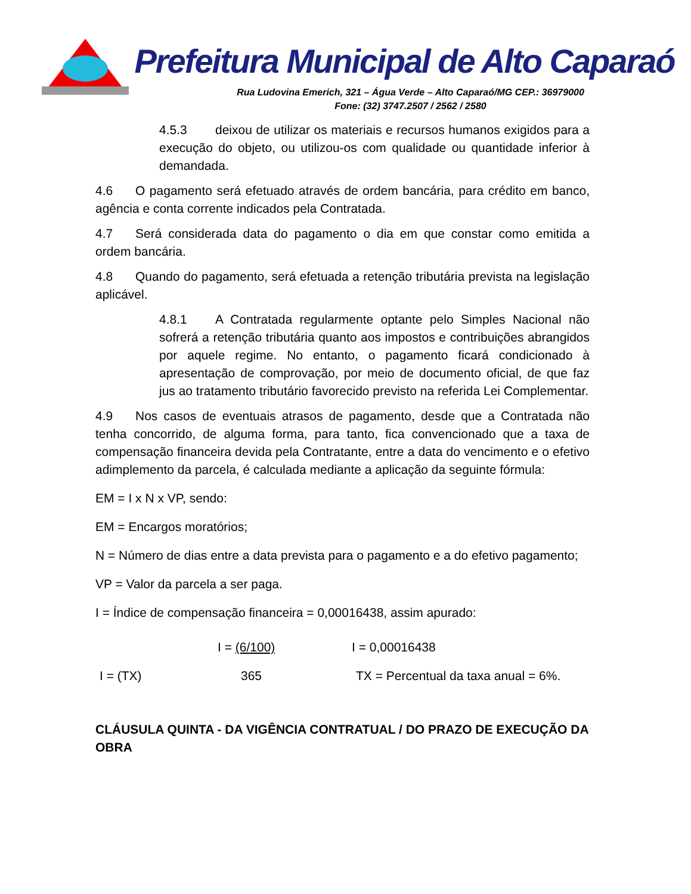Prefeitura Municipal de Alto Caparaó
Rua Ludovina Emerich, 321 – Água Verde – Alto Caparaó/MG CEP.: 36979000
Fone: (32) 3747.2507 / 2562 / 2580
4.5.3 deixou de utilizar os materiais e recursos humanos exigidos para a execução do objeto, ou utilizou-os com qualidade ou quantidade inferior à demandada.
4.6 O pagamento será efetuado através de ordem bancária, para crédito em banco, agência e conta corrente indicados pela Contratada.
4.7 Será considerada data do pagamento o dia em que constar como emitida a ordem bancária.
4.8 Quando do pagamento, será efetuada a retenção tributária prevista na legislação aplicável.
4.8.1 A Contratada regularmente optante pelo Simples Nacional não sofrerá a retenção tributária quanto aos impostos e contribuições abrangidos por aquele regime. No entanto, o pagamento ficará condicionado à apresentação de comprovação, por meio de documento oficial, de que faz jus ao tratamento tributário favorecido previsto na referida Lei Complementar.
4.9 Nos casos de eventuais atrasos de pagamento, desde que a Contratada não tenha concorrido, de alguma forma, para tanto, fica convencionado que a taxa de compensação financeira devida pela Contratante, entre a data do vencimento e o efetivo adimplemento da parcela, é calculada mediante a aplicação da seguinte fórmula:
EM = I x N x VP, sendo:
EM = Encargos moratórios;
N = Número de dias entre a data prevista para o pagamento e a do efetivo pagamento;
VP = Valor da parcela a ser paga.
I = Índice de compensação financeira = 0,00016438, assim apurado:
I = (6/100) I = 0,00016438
I = (TX) 365 TX = Percentual da taxa anual = 6%.
CLÁUSULA QUINTA - DA VIGÊNCIA CONTRATUAL / DO PRAZO DE EXECUÇÃO DA OBRA